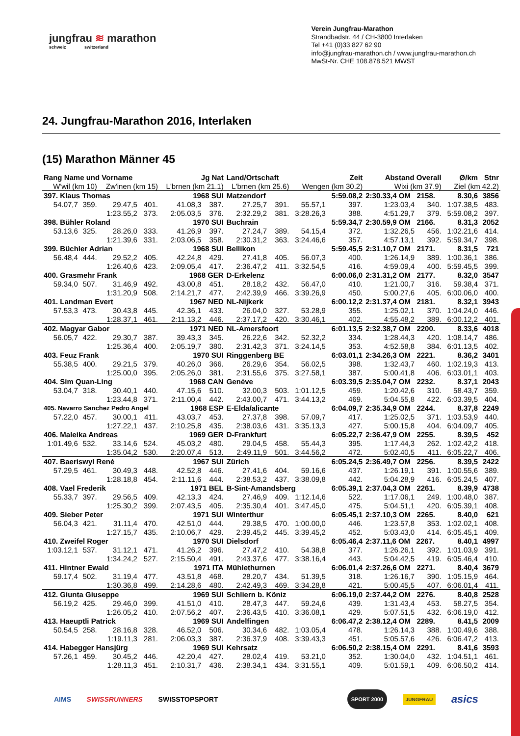jungfrau ≋ marathon
schweiz switzerland
Verein Jungfrau-Marathon
Strandbadstr. 44 / CH-3800 Interlaken
Tel +41 (0)33 827 62 90
info@jungfrau-marathon.ch / www.jungfrau-marathon.ch
MwSt-Nr. CHE 108.878.521 MWST
24. Jungfrau-Marathon 2016, Interlaken
(15) Marathon Männer 45
| Rang Name und Vorname | | | | Jg Nat | | Land/Ortschaft | | | Zeit | Abstand Overall | | Ø/km | Stnr |
| --- | --- | --- | --- | --- | --- | --- | --- | --- | --- | --- | --- | --- | --- |
| W'wil (km 10) | | Zw'inen (km 15) | | L'brnen (km 21.1) | | L'brnen (km 25.6) | | Wengen (km 30.2) | | Wixi (km 37.9) | | Ziel (km 42.2) | |
| 397. Klaus Thomas | | | | 1968 SUI | | Matzendorf | | | 5:59.08,2 | 2:30.33,4 OM 2158. | | 8.30,6 | 3856 |
| 54.07,7 | 359. | 29.47,5 | 401. | 41.08,3 | 387. | 27.25,7 | 391. | 55.57,1 | 397. | 1:23.03,4 | 340. | 1:07.38,5 | 483. |
| | | 1:23.55,2 | 373. | 2:05.03,5 | 376. | 2:32.29,2 | 381. | 3:28.26,3 | 388. | 4:51.29,7 | 379. | 5:59.08,2 | 397. |
| 398. Bühler Roland | | | | 1970 SUI | | Buchrain | | | 5:59.34,7 | 2:30.59,9 OM 2166. | | 8.31,3 | 2052 |
| 53.13,6 | 325. | 28.26,0 | 333. | 41.26,9 | 397. | 27.24,7 | 389. | 54.15,4 | 372. | 1:32.26,5 | 456. | 1:02.21,6 | 414. |
| | | 1:21.39,6 | 331. | 2:03.06,5 | 358. | 2:30.31,2 | 363. | 3:24.46,6 | 357. | 4:57.13,1 | 392. | 5:59.34,7 | 398. |
| 399. Büchler Adrian | | | | 1968 SUI | | Bellikon | | | 5:59.45,5 | 2:31.10,7 OM 2171. | | 8.31,5 | 721 |
| 56.48,4 | 444. | 29.52,2 | 405. | 42.24,8 | 429. | 27.41,8 | 405. | 56.07,3 | 400. | 1:26.14,9 | 389. | 1:00.36,1 | 386. |
| | | 1:26.40,6 | 423. | 2:09.05,4 | 417. | 2:36.47,2 | 411. | 3:32.54,5 | 416. | 4:59.09,4 | 400. | 5:59.45,5 | 399. |
| 400. Grasmehr Frank | | | | 1968 GER | | D-Erkelenz | | | 6:00.06,0 | 2:31.31,2 OM 2177. | | 8.32,0 | 3547 |
| 59.34,0 | 507. | 31.46,9 | 492. | 43.00,8 | 451. | 28.18,2 | 432. | 56.47,0 | 410. | 1:21.00,7 | 316. | 59.38,4 | 371. |
| | | 1:31.20,9 | 508. | 2:14.21,7 | 477. | 2:42.39,9 | 466. | 3:39.26,9 | 450. | 5:00.27,6 | 405. | 6:00.06,0 | 400. |
| 401. Landman Evert | | | | 1967 NED | | NL-Nijkerk | | | 6:00.12,2 | 2:31.37,4 OM 2181. | | 8.32,1 | 3943 |
| 57.53,3 | 473. | 30.43,8 | 445. | 42.36,1 | 433. | 26.04,0 | 327. | 53.28,9 | 355. | 1:25.02,1 | 370. | 1:04.24,0 | 446. |
| | | 1:28.37,1 | 461. | 2:11.13,2 | 446. | 2:37.17,2 | 420. | 3:30.46,1 | 402. | 4:55.48,2 | 389. | 6:00.12,2 | 401. |
| 402. Magyar Gabor | | | | 1971 NED | | NL-Amersfoort | | | 6:01.13,5 | 2:32.38,7 OM 2200. | | 8.33,6 | 4018 |
| 56.05,7 | 422. | 29.30,7 | 387. | 39.43,3 | 345. | 26.22,6 | 342. | 52.32,2 | 334. | 1:28.44,3 | 420. | 1:08.14,7 | 486. |
| | | 1:25.36,4 | 400. | 2:05.19,7 | 380. | 2:31.42,3 | 371. | 3:24.14,5 | 353. | 4:52.58,8 | 384. | 6:01.13,5 | 402. |
| 403. Feuz Frank | | | | 1970 SUI | | Ringgenberg BE | | | 6:03.01,1 | 2:34.26,3 OM 2221. | | 8.36,2 | 3401 |
| 55.38,5 | 400. | 29.21,5 | 379. | 40.26,0 | 366. | 26.29,6 | 354. | 56.02,5 | 398. | 1:32.43,7 | 460. | 1:02.19,3 | 413. |
| | | 1:25.00,0 | 395. | 2:05.26,0 | 381. | 2:31.55,6 | 375. | 3:27.58,1 | 387. | 5:00.41,8 | 406. | 6:03.01,1 | 403. |
| 404. Sim Quan-Ling | | | | 1968 CAN | | Genève | | | 6:03.39,5 | 2:35.04,7 OM 2232. | | 8.37,1 | 2043 |
| 53.04,7 | 318. | 30.40,1 | 440. | 47.15,6 | 510. | 32.00,3 | 503. | 1:01.12,5 | 459. | 1:20.42,6 | 310. | 58.43,7 | 359. |
| | | 1:23.44,8 | 371. | 2:11.00,4 | 442. | 2:43.00,7 | 471. | 3:44.13,2 | 469. | 5:04.55,8 | 422. | 6:03.39,5 | 404. |
| 405. Navarro Sanchez Pedro Angel | | | | 1968 ESP | | E-Elda/alicante | | | 6:04.09,7 | 2:35.34,9 OM 2244. | | 8.37,8 | 2249 |
| 57.22,0 | 457. | 30.00,1 | 411. | 43.03,7 | 453. | 27.37,8 | 398. | 57.09,7 | 417. | 1:25.02,5 | 371. | 1:03.53,9 | 440. |
| | | 1:27.22,1 | 437. | 2:10.25,8 | 435. | 2:38.03,6 | 431. | 3:35.13,3 | 427. | 5:00.15,8 | 404. | 6:04.09,7 | 405. |
| 406. Maleika Andreas | | | | 1969 GER | | D-Frankfurt | | | 6:05.22,7 | 2:36.47,9 OM 2255. | | 8.39,5 | 452 |
| 1:01.49,6 | 532. | 33.14,6 | 524. | 45.03,2 | 480. | 29.04,5 | 458. | 55.44,3 | 395. | 1:17.44,3 | 262. | 1:02.42,2 | 418. |
| | | 1:35.04,2 | 530. | 2:20.07,4 | 513. | 2:49.11,9 | 501. | 3:44.56,2 | 472. | 5:02.40,5 | 411. | 6:05.22,7 | 406. |
| 407. Baeriswyl René | | | | 1967 SUI | | Zürich | | | 6:05.24,5 | 2:36.49,7 OM 2256. | | 8.39,5 | 2422 |
| 57.29,5 | 461. | 30.49,3 | 448. | 42.52,8 | 446. | 27.41,6 | 404. | 59.16,6 | 437. | 1:26.19,1 | 391. | 1:00.55,6 | 389. |
| | | 1:28.18,8 | 454. | 2:11.11,6 | 444. | 2:38.53,2 | 437. | 3:38.09,8 | 442. | 5:04.28,9 | 416. | 6:05.24,5 | 407. |
| 408. Vael Frederik | | | | 1971 BEL | | B-Sint-Amandsberg | | | 6:05.39,1 | 2:37.04,3 OM 2261. | | 8.39,9 | 4738 |
| 55.33,7 | 397. | 29.56,5 | 409. | 42.13,3 | 424. | 27.46,9 | 409. | 1:12.14,6 | 522. | 1:17.06,1 | 249. | 1:00.48,0 | 387. |
| | | 1:25.30,2 | 399. | 2:07.43,5 | 405. | 2:35.30,4 | 401. | 3:47.45,0 | 475. | 5:04.51,1 | 420. | 6:05.39,1 | 408. |
| 409. Sieber Peter | | | | 1971 SUI | | Winterthur | | | 6:05.45,1 | 2:37.10,3 OM 2265. | | 8.40,0 | 621 |
| 56.04,3 | 421. | 31.11,4 | 470. | 42.51,0 | 444. | 29.38,5 | 470. | 1:00.00,0 | 446. | 1:23.57,8 | 353. | 1:02.02,1 | 408. |
| | | 1:27.15,7 | 435. | 2:10.06,7 | 429. | 2:39.45,2 | 445. | 3:39.45,2 | 452. | 5:03.43,0 | 414. | 6:05.45,1 | 409. |
| 410. Zweifel Roger | | | | 1970 SUI | | Dielsdorf | | | 6:05.46,4 | 2:37.11,6 OM 2267. | | 8.40,1 | 4997 |
| 1:03.12,1 | 537. | 31.12,1 | 471. | 41.26,2 | 396. | 27.47,2 | 410. | 54.38,8 | 377. | 1:26.26,1 | 392. | 1:01.03,9 | 391. |
| | | 1:34.24,2 | 527. | 2:15.50,4 | 491. | 2:43.37,6 | 477. | 3:38.16,4 | 443. | 5:04.42,5 | 419. | 6:05.46,4 | 410. |
| 411. Hintner Ewald | | | | 1971 ITA | | Mühlethurnen | | | 6:06.01,4 | 2:37.26,6 OM 2271. | | 8.40,4 | 3679 |
| 59.17,4 | 502. | 31.19,4 | 477. | 43.51,8 | 468. | 28.20,7 | 434. | 51.39,5 | 318. | 1:26.16,7 | 390. | 1:05.15,9 | 464. |
| | | 1:30.36,8 | 499. | 2:14.28,6 | 480. | 2:42.49,3 | 469. | 3:34.28,8 | 421. | 5:00.45,5 | 407. | 6:06.01,4 | 411. |
| 412. Giunta Giuseppe | | | | 1969 SUI | | Schliern b. Köniz | | | 6:06.19,0 | 2:37.44,2 OM 2276. | | 8.40,8 | 2528 |
| 56.19,2 | 425. | 29.46,0 | 399. | 41.51,0 | 410. | 28.47,3 | 447. | 59.24,6 | 439. | 1:31.43,4 | 453. | 58.27,5 | 354. |
| | | 1:26.05,2 | 410. | 2:07.56,2 | 407. | 2:36.43,5 | 410. | 3:36.08,1 | 429. | 5:07.51,5 | 432. | 6:06.19,0 | 412. |
| 413. Haeuptli Patrick | | | | 1969 SUI | | Andelfingen | | | 6:06.47,2 | 2:38.12,4 OM 2289. | | 8.41,5 | 2009 |
| 50.54,5 | 258. | 28.16,8 | 328. | 46.52,0 | 506. | 30.34,6 | 482. | 1:03.05,4 | 478. | 1:26.14,3 | 388. | 1:00.49,6 | 388. |
| | | 1:19.11,3 | 281. | 2:06.03,3 | 387. | 2:36.37,9 | 408. | 3:39.43,3 | 451. | 5:05.57,6 | 426. | 6:06.47,2 | 413. |
| 414. Habegger Hansjürg | | | | 1969 SUI | | Kehrsatz | | | 6:06.50,2 | 2:38.15,4 OM 2291. | | 8.41,6 | 3593 |
| 57.26,1 | 459. | 30.45,2 | 446. | 42.20,4 | 427. | 28.02,4 | 419. | 53.21,0 | 352. | 1:30.04,0 | 432. | 1:04.51,1 | 461. |
| | | 1:28.11,3 | 451. | 2:10.31,7 | 436. | 2:38.34,1 | 434. | 3:31.55,1 | 409. | 5:01.59,1 | 409. | 6:06.50,2 | 414. |
AIMS SWISSRUNNERS SWISSTOPSPORT SPORT 2000 JUNGFRAU asics